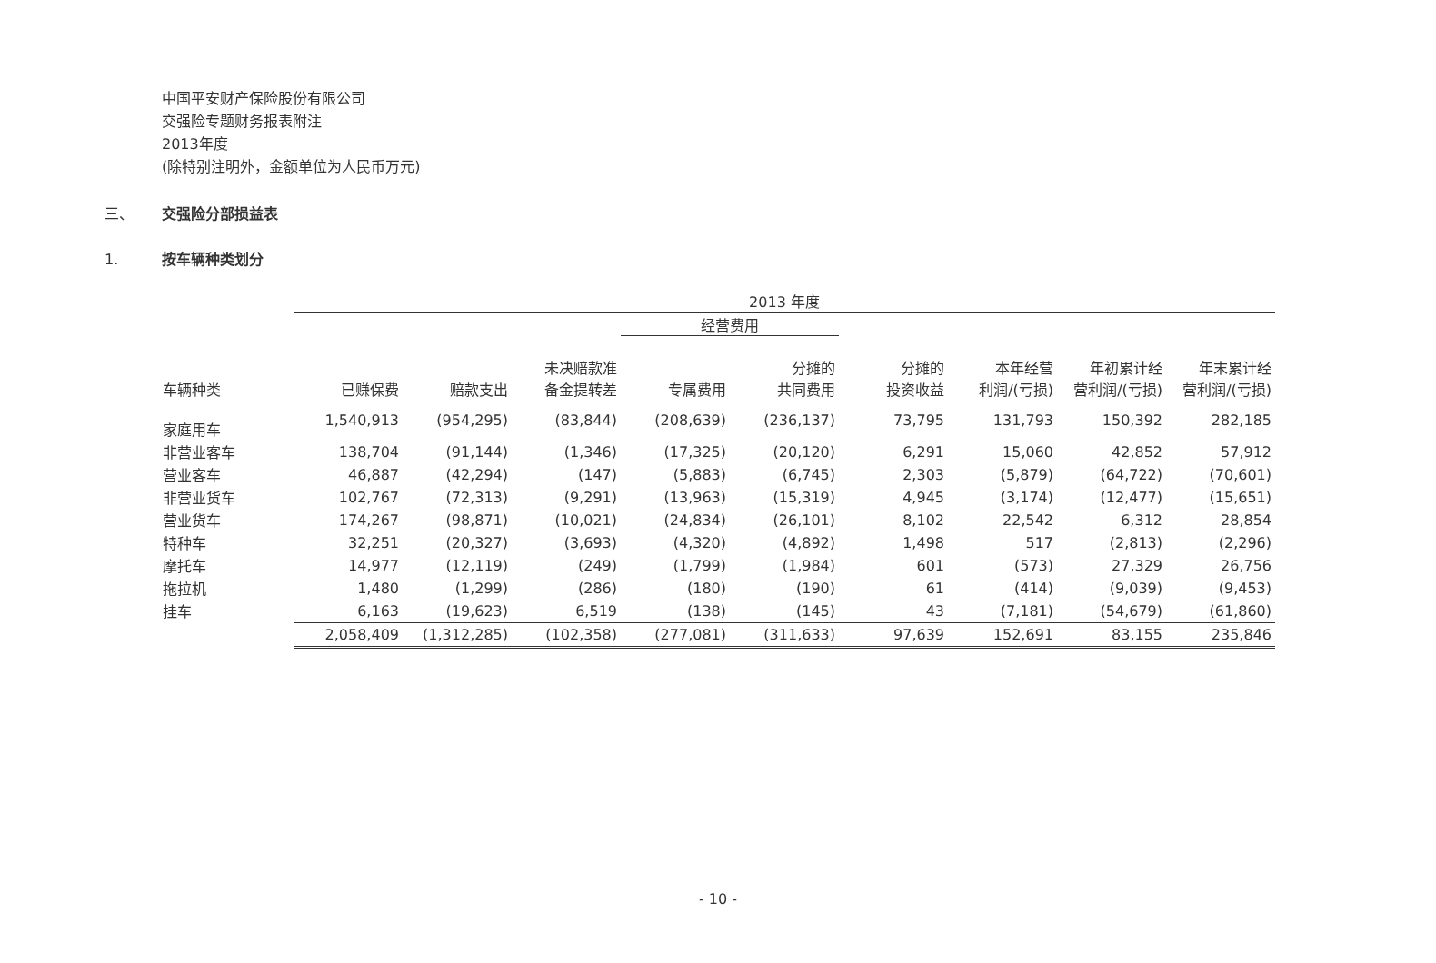中国平安财产保险股份有限公司
交强险专题财务报表附注
2013年度
(除特别注明外，金额单位为人民币万元)
三、 交强险分部损益表
1. 按车辆种类划分
| | 2013 年度 | | | | | | | | |
| --- | --- | --- | --- | --- | --- | --- | --- | --- | --- |
| | | | | 经营费用 | | | | | |
| 车辆种类 | 已赚保费 | 赔款支出 | 未决赔款准 备金提转差 | 专属费用 | 分摊的 共同费用 | 分摊的 投资收益 | 本年经营 利润/(亏损) | 年初累计经 营利润/(亏损) | 年末累计经 营利润/(亏损) |
| 家庭用车 | 1,540,913 | (954,295) | (83,844) | (208,639) | (236,137) | 73,795 | 131,793 | 150,392 | 282,185 |
| 非营业客车 | 138,704 | (91,144) | (1,346) | (17,325) | (20,120) | 6,291 | 15,060 | 42,852 | 57,912 |
| 营业客车 | 46,887 | (42,294) | (147) | (5,883) | (6,745) | 2,303 | (5,879) | (64,722) | (70,601) |
| 非营业货车 | 102,767 | (72,313) | (9,291) | (13,963) | (15,319) | 4,945 | (3,174) | (12,477) | (15,651) |
| 营业货车 | 174,267 | (98,871) | (10,021) | (24,834) | (26,101) | 8,102 | 22,542 | 6,312 | 28,854 |
| 特种车 | 32,251 | (20,327) | (3,693) | (4,320) | (4,892) | 1,498 | 517 | (2,813) | (2,296) |
| 摩托车 | 14,977 | (12,119) | (249) | (1,799) | (1,984) | 601 | (573) | 27,329 | 26,756 |
| 拖拉机 | 1,480 | (1,299) | (286) | (180) | (190) | 61 | (414) | (9,039) | (9,453) |
| 挂车 | 6,163 | (19,623) | 6,519 | (138) | (145) | 43 | (7,181) | (54,679) | (61,860) |
| | 2,058,409 | (1,312,285) | (102,358) | (277,081) | (311,633) | 97,639 | 152,691 | 83,155 | 235,846 |
- 10 -